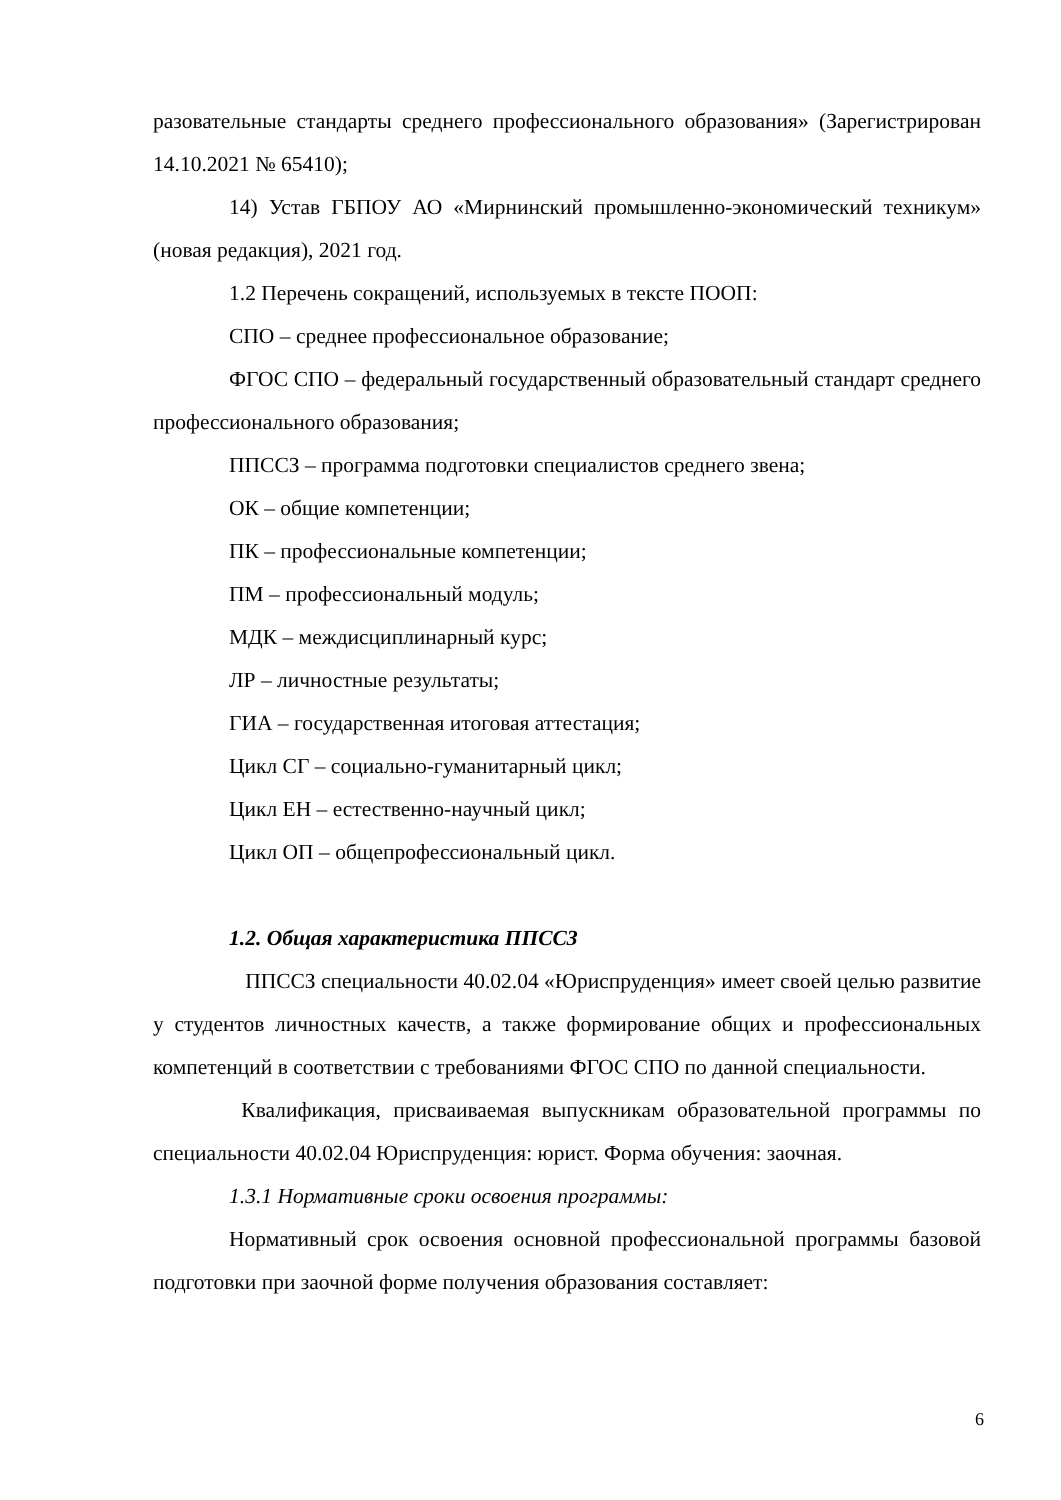разовательные стандарты среднего профессионального образования» (Зарегистрирован 14.10.2021 № 65410);
14) Устав ГБПОУ АО «Мирнинский промышленно-экономический техникум» (новая редакция), 2021 год.
1.2 Перечень сокращений, используемых в тексте ПООП:
СПО – среднее профессиональное образование;
ФГОС СПО – федеральный государственный образовательный стандарт среднего профессионального образования;
ППССЗ – программа подготовки специалистов среднего звена;
ОК – общие компетенции;
ПК – профессиональные компетенции;
ПМ – профессиональный модуль;
МДК – междисциплинарный курс;
ЛР – личностные результаты;
ГИА – государственная итоговая аттестация;
Цикл СГ – социально-гуманитарный цикл;
Цикл ЕН – естественно-научный цикл;
Цикл ОП – общепрофессиональный цикл.
1.2. Общая характеристика ППССЗ
ППССЗ специальности 40.02.04 «Юриспруденция» имеет своей целью развитие у студентов личностных качеств, а также формирование общих и профессиональных компетенций в соответствии с требованиями ФГОС СПО по данной специальности.
Квалификация, присваиваемая выпускникам образовательной программы по специальности 40.02.04 Юриспруденция: юрист. Форма обучения: заочная.
1.3.1 Нормативные сроки освоения программы:
Нормативный срок освоения основной профессиональной программы базовой подготовки при заочной форме получения образования составляет:
6